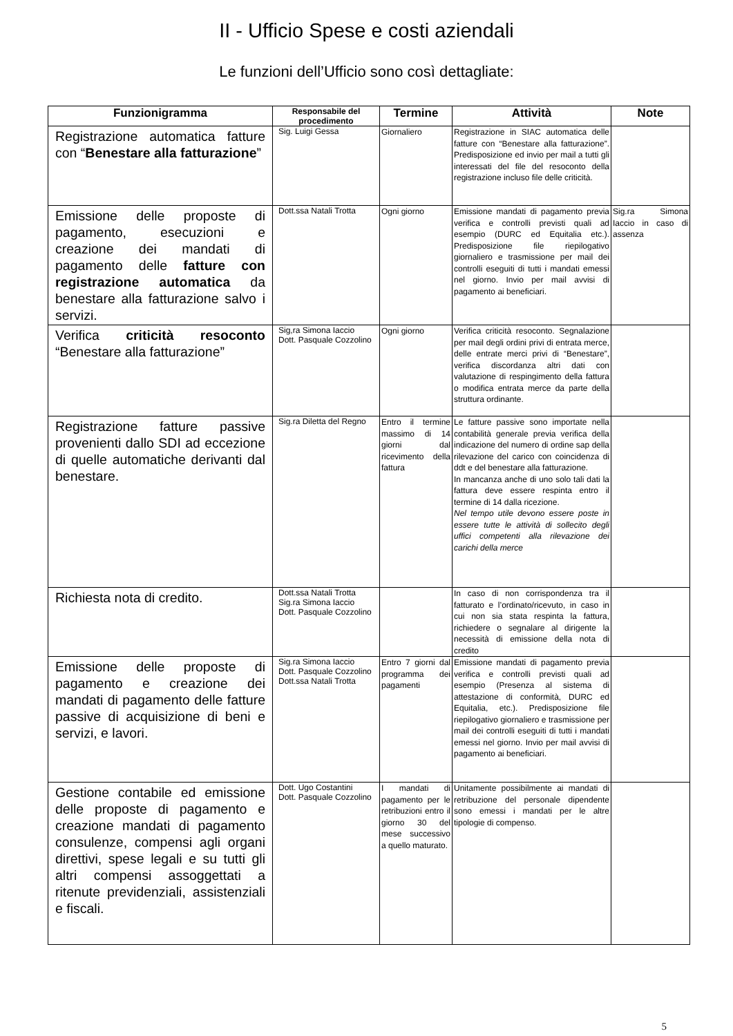II - Ufficio Spese e costi aziendali
Le funzioni dell’Ufficio sono così dettagliate:
| Funzionigramma | Responsabile del procedimento | Termine | Attività | Note |
| --- | --- | --- | --- | --- |
| Registrazione automatica fatture con “ Benestare alla fatturazione ” | Sig. Luigi Gessa | Giornaliero | Registrazione in SIAC automatica delle fatture con “Benestare alla fatturazione”. Predisposizione ed invio per mail a tutti gli interessati del file del resoconto della registrazione incluso file delle criticità. | |
| Emissione delle proposte di pagamento, esecuzioni e creazione dei mandati di pagamento delle fatture con registrazione automatica da benestare alla fatturazione salvo i servizi. | Dott.ssa Natali Trotta | Ogni giorno | Emissione mandati di pagamento previa verifica e controlli previsti quali ad esempio (DURC ed Equitalia etc.). Predisposizione file riepilogativo giornaliero e trasmissione per mail dei controlli eseguiti di tutti i mandati emessi nel giorno. Invio per mail avvisi di pagamento ai beneficiari. | Sig.ra Simona Iaccio in caso di assenza |
| Verifica criticità resoconto “Benestare alla fatturazione” | Sig,ra Simona Iaccio Dott. Pasquale Cozzolino | Ogni giorno | Verifica criticità resoconto. Segnalazione per mail degli ordini privi di entrata merce, delle entrate merci privi di “Benestare”, verifica discordanza altri dati con valutazione di respingimento della fattura o modifica entrata merce da parte della struttura ordinante. | |
| Registrazione fatture passive provenienti dallo SDI ad eccezione di quelle automatiche derivanti dal benestare. | Sig.ra Diletta del Regno | Entro il termine massimo di 14 giorni dal ricevimento della fattura | Le fatture passive sono importate nella contabilità generale previa verifica della indicazione del numero di ordine sap della rilevazione del carico con coincidenza di ddt e del benestare alla fatturazione. In mancanza anche di uno solo tali dati la fattura deve essere respinta entro il termine di 14 dalla ricezione. Nel tempo utile devono essere poste in essere tutte le attività di sollecito degli uffici competenti alla rilevazione dei carichi della merce | |
| Richiesta nota di credito. | Dott.ssa Natali Trotta Sig.ra Simona Iaccio Dott. Pasquale Cozzolino | | In caso di non corrispondenza tra il fatturato e l’ordinato/ricevuto, in caso in cui non sia stata respinta la fattura, richiedere o segnalare al dirigente la necessità di emissione della nota di credito | |
| Emissione delle proposte di pagamento e creazione dei mandati di pagamento delle fatture passive di acquisizione di beni e servizi, e lavori. | Sig.ra Simona Iaccio Dott. Pasquale Cozzolino Dott.ssa Natali Trotta | Entro 7 giorni dal programma dei pagamenti | Emissione mandati di pagamento previa verifica e controlli previsti quali ad esempio (Presenza al sistema di attestazione di conformità, DURC ed Equitalia, etc.). Predisposizione file riepilogativo giornaliero e trasmissione per mail dei controlli eseguiti di tutti i mandati emessi nel giorno. Invio per mail avvisi di pagamento ai beneficiari. | |
| Gestione contabile ed emissione delle proposte di pagamento e creazione mandati di pagamento consulenze, compensi agli organi direttivi, spese legali e su tutti gli altri compensi assoggettati a ritenute previdenziali, assistenziali e fiscali. | Dott. Ugo Costantini Dott. Pasquale Cozzolino | I mandati di pagamento per le retribuzioni entro il giorno 30 del mese successivo a quello maturato. | Unitamente possibilmente ai mandati di retribuzione del personale dipendente sono emessi i mandati per le altre tipologie di compenso. | |
5